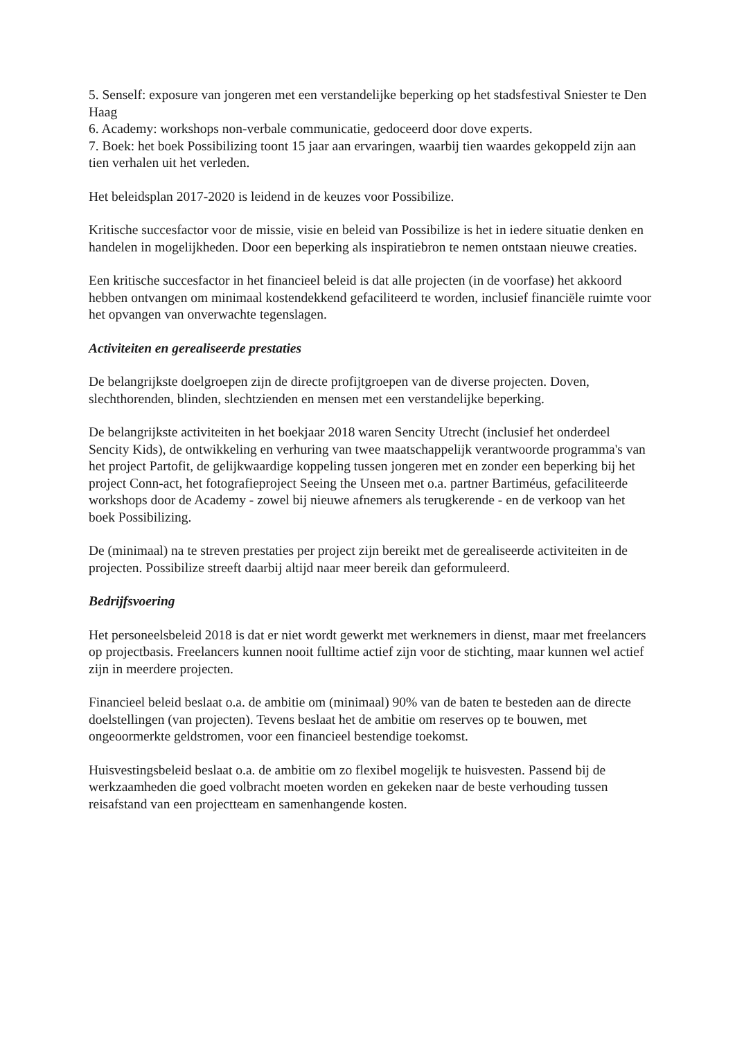5. Senself: exposure van jongeren met een verstandelijke beperking op het stadsfestival Sniester te Den Haag
6. Academy: workshops non-verbale communicatie, gedoceerd door dove experts.
7. Boek: het boek Possibilizing toont 15 jaar aan ervaringen, waarbij tien waardes gekoppeld zijn aan tien verhalen uit het verleden.
Het beleidsplan 2017-2020 is leidend in de keuzes voor Possibilize.
Kritische succesfactor voor de missie, visie en beleid van Possibilize is het in iedere situatie denken en handelen in mogelijkheden. Door een beperking als inspiratiebron te nemen ontstaan nieuwe creaties.
Een kritische succesfactor in het financieel beleid is dat alle projecten (in de voorfase) het akkoord hebben ontvangen om minimaal kostendekkend gefaciliteerd te worden, inclusief financiële ruimte voor het opvangen van onverwachte tegenslagen.
Activiteiten en gerealiseerde prestaties
De belangrijkste doelgroepen zijn de directe profijtgroepen van de diverse projecten. Doven, slechthorenden, blinden, slechtzienden en mensen met een verstandelijke beperking.
De belangrijkste activiteiten in het boekjaar 2018 waren Sencity Utrecht (inclusief het onderdeel Sencity Kids), de ontwikkeling en verhuring van twee maatschappelijk verantwoorde programma's van het project Partofit, de gelijkwaardige koppeling tussen jongeren met en zonder een beperking bij het project Conn-act, het fotografieproject Seeing the Unseen met o.a. partner Bartiméus, gefaciliteerde workshops door de Academy - zowel bij nieuwe afnemers als terugkerende - en de verkoop van het boek Possibilizing.
De (minimaal) na te streven prestaties per project zijn bereikt met de gerealiseerde activiteiten in de projecten. Possibilize streeft daarbij altijd naar meer bereik dan geformuleerd.
Bedrijfsvoering
Het personeelsbeleid 2018 is dat er niet wordt gewerkt met werknemers in dienst, maar met freelancers op projectbasis. Freelancers kunnen nooit fulltime actief zijn voor de stichting, maar kunnen wel actief zijn in meerdere projecten.
Financieel beleid beslaat o.a. de ambitie om (minimaal) 90% van de baten te besteden aan de directe doelstellingen (van projecten). Tevens beslaat het de ambitie om reserves op te bouwen, met ongeoormerkte geldstromen, voor een financieel bestendige toekomst.
Huisvestingsbeleid beslaat o.a. de ambitie om zo flexibel mogelijk te huisvesten. Passend bij de werkzaamheden die goed volbracht moeten worden en gekeken naar de beste verhouding tussen reisafstand van een projectteam en samenhangende kosten.